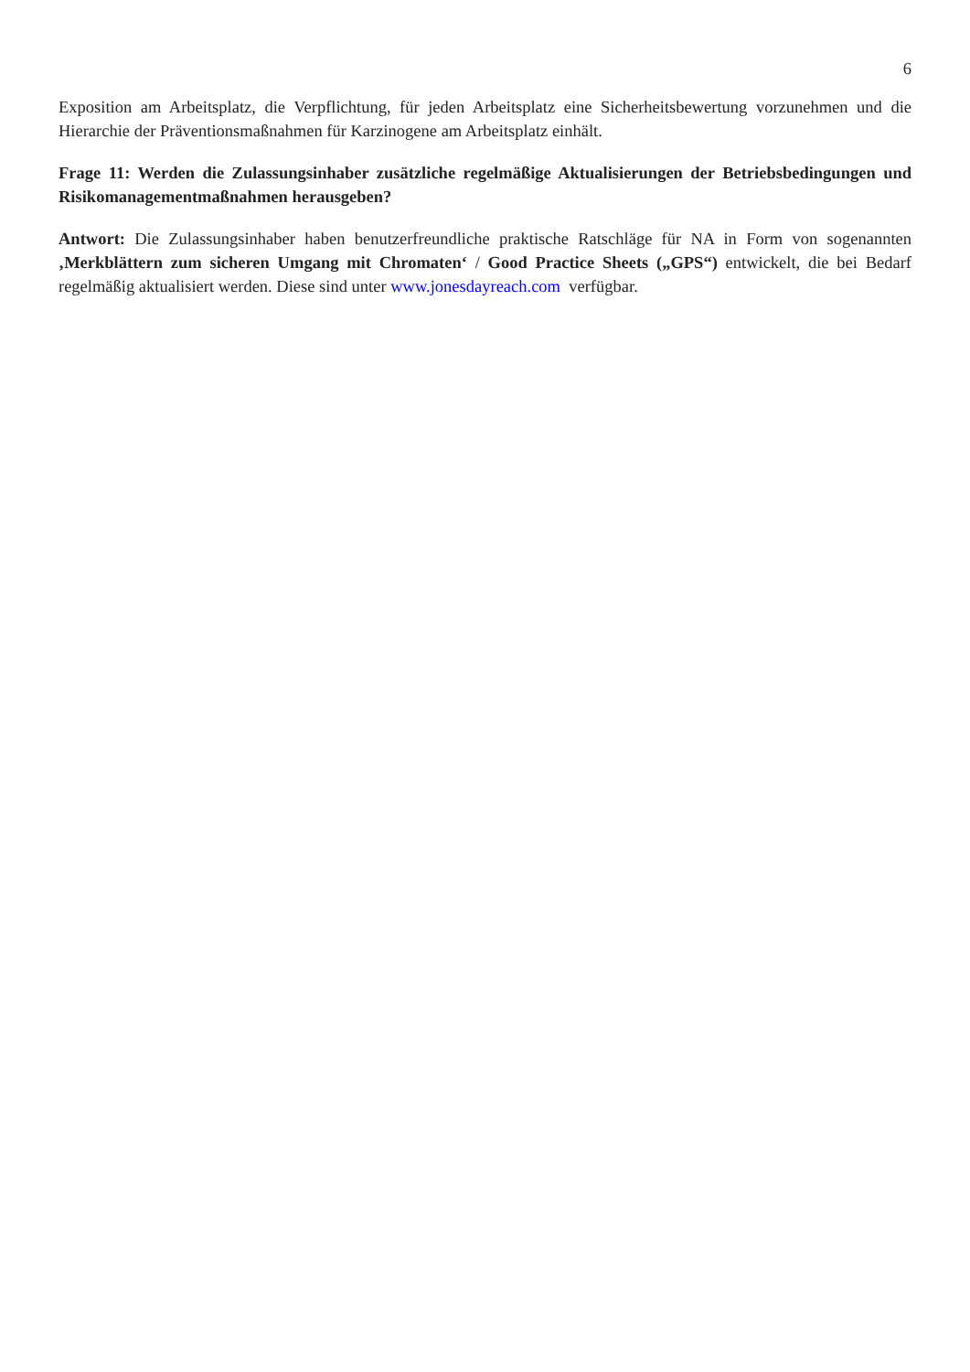6
Exposition am Arbeitsplatz, die Verpflichtung, für jeden Arbeitsplatz eine Sicherheitsbewertung vorzunehmen und die Hierarchie der Präventionsmaßnahmen für Karzinogene am Arbeitsplatz einhält.
Frage 11: Werden die Zulassungsinhaber zusätzliche regelmäßige Aktualisierungen der Betriebsbedingungen und Risikomanagementmaßnahmen herausgeben?
Antwort: Die Zulassungsinhaber haben benutzerfreundliche praktische Ratschläge für NA in Form von sogenannten ‚Merkblättern zum sicheren Umgang mit Chromaten‘ / Good Practice Sheets („GPS“) entwickelt, die bei Bedarf regelmäßig aktualisiert werden. Diese sind unter www.jonesdayreach.com verfügbar.